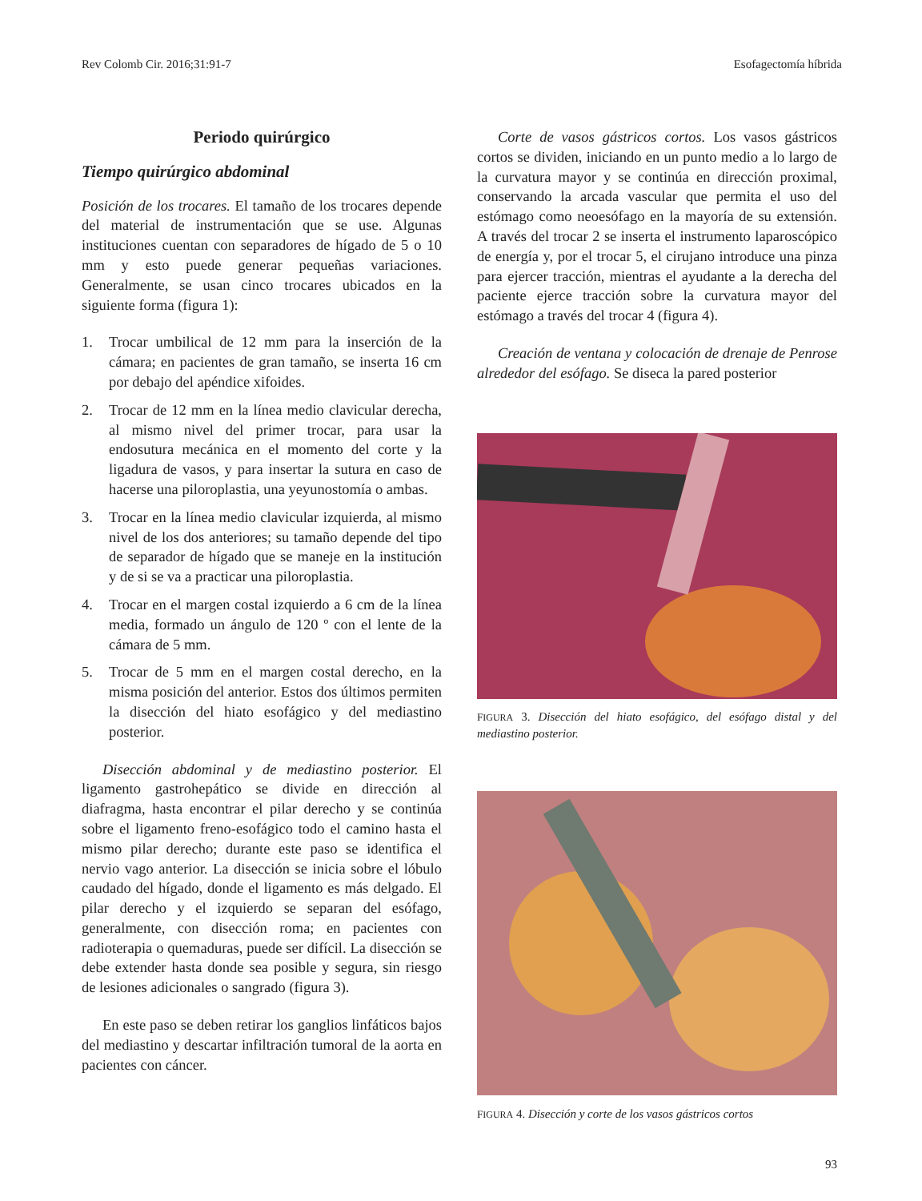Rev Colomb Cir. 2016;31:91-7 Esofagectomía híbrida
Periodo quirúrgico
Tiempo quirúrgico abdominal
Posición de los trocares. El tamaño de los trocares depende del material de instrumentación que se use. Algunas instituciones cuentan con separadores de hígado de 5 o 10 mm y esto puede generar pequeñas variaciones. Generalmente, se usan cinco trocares ubicados en la siguiente forma (figura 1):
1. Trocar umbilical de 12 mm para la inserción de la cámara; en pacientes de gran tamaño, se inserta 16 cm por debajo del apéndice xifoides.
2. Trocar de 12 mm en la línea medio clavicular derecha, al mismo nivel del primer trocar, para usar la endosutura mecánica en el momento del corte y la ligadura de vasos, y para insertar la sutura en caso de hacerse una piloroplastia, una yeyunostomía o ambas.
3. Trocar en la línea medio clavicular izquierda, al mismo nivel de los dos anteriores; su tamaño depende del tipo de separador de hígado que se maneje en la institución y de si se va a practicar una piloroplastia.
4. Trocar en el margen costal izquierdo a 6 cm de la línea media, formado un ángulo de 120 º con el lente de la cámara de 5 mm.
5. Trocar de 5 mm en el margen costal derecho, en la misma posición del anterior. Estos dos últimos permiten la disección del hiato esofágico y del mediastino posterior.
Disección abdominal y de mediastino posterior. El ligamento gastrohepático se divide en dirección al diafragma, hasta encontrar el pilar derecho y se continúa sobre el ligamento freno-esofágico todo el camino hasta el mismo pilar derecho; durante este paso se identifica el nervio vago anterior. La disección se inicia sobre el lóbulo caudado del hígado, donde el ligamento es más delgado. El pilar derecho y el izquierdo se separan del esófago, generalmente, con disección roma; en pacientes con radioterapia o quemaduras, puede ser difícil. La disección se debe extender hasta donde sea posible y segura, sin riesgo de lesiones adicionales o sangrado (figura 3).
En este paso se deben retirar los ganglios linfáticos bajos del mediastino y descartar infiltración tumoral de la aorta en pacientes con cáncer.
Corte de vasos gástricos cortos. Los vasos gástricos cortos se dividen, iniciando en un punto medio a lo largo de la curvatura mayor y se continúa en dirección proximal, conservando la arcada vascular que permita el uso del estómago como neoesófago en la mayoría de su extensión. A través del trocar 2 se inserta el instrumento laparoscópico de energía y, por el trocar 5, el cirujano introduce una pinza para ejercer tracción, mientras el ayudante a la derecha del paciente ejerce tracción sobre la curvatura mayor del estómago a través del trocar 4 (figura 4).
Creación de ventana y colocación de drenaje de Penrose alrededor del esófago. Se diseca la pared posterior
FIGURA 3. Disección del hiato esofágico, del esófago distal y del mediastino posterior.
FIGURA 4. Disección y corte de los vasos gástricos cortos
93